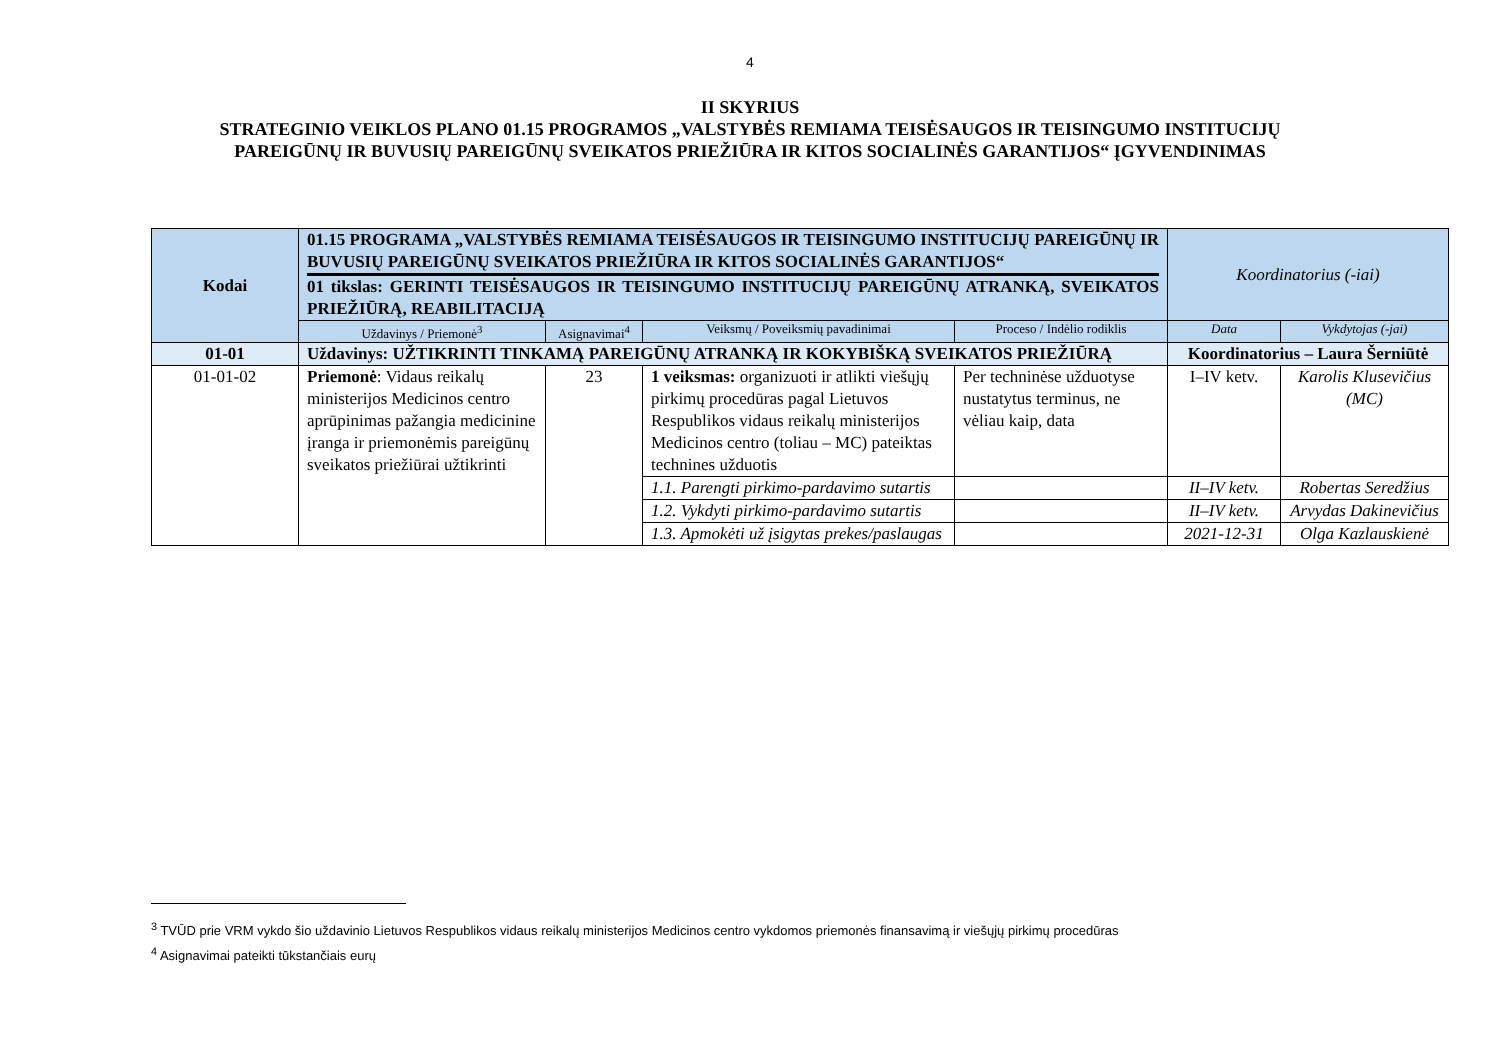4
II SKYRIUS
STRATEGINIO VEIKLOS PLANO 01.15 PROGRAMOS „VALSTYBĖS REMIAMA TEISĖSAUGOS IR TEISINGUMO INSTITUCIJŲ
PAREIGŪNŲ IR BUVUSIŲ PAREIGŪNŲ SVEIKATOS PRIEŽIŪRA IR KITOS SOCIALINĖS GARANTIJOS“ ĮGYVENDINIMAS
| Kodai | 01.15 PROGRAMA „VALSTYBĖS REMIAMA TEISĖSAUGOS IR TEISINGUMO INSTITUCIJŲ PAREIGŪNŲ IR BUVUSIŲ PAREIGŪNŲ SVEIKATOS PRIEŽIŪRA IR KITOS SOCIALINĖS GARANTIJOS“ 01 tikslas: GERINTI TEISĖSAUGOS IR TEISINGUMO INSTITUCIJŲ PAREIGŪNŲ ATRANKĄ, SVEIKATOS PRIEŽIŪRĄ, REABILITACIJĄ | | | | Koordinatorius (-iai) | |
| --- | --- | --- | --- | --- | --- | --- |
| | Uždavinys / Priemonė<sup>3</sup> | Asignavimai<sup>4</sup> | Veiksmų / Poveiksmių pavadinimai | Proceso / Indėlio rodiklis | Data | Vykdytojas (-jai) |
| 01-01 | Uždavinys: UŽTIKRINTI TINKAMĄ PAREIGŪNŲ ATRANKĄ IR KOKYBIŠKĄ SVEIKATOS PRIEŽIŪRĄ | | | | Koordinatorius – Laura Šerniūtė | |
| 01-01-02 | Priemonė : Vidaus reikalų ministerijos Medicinos centro aprūpinimas pažangia medicinine įranga ir priemonėmis pareigūnų sveikatos priežiūrai užtikrinti | 23 | 1 veiksmas: organizuoti ir atlikti viešųjų pirkimų procedūras pagal Lietuvos Respublikos vidaus reikalų ministerijos Medicinos centro (toliau – MC) pateiktas technines užduotis | Per techninėse užduotyse nustatytus terminus, ne vėliau kaip, data | I–IV ketv. | Karolis Klusevičius (MC) |
| | | | 1.1. Parengti pirkimo-pardavimo sutartis | | II–IV ketv. | Robertas Seredžius |
| | | | 1.2. Vykdyti pirkimo-pardavimo sutartis | | II–IV ketv. | Arvydas Dakinevičius |
| | | | 1.3. Apmokėti už įsigytas prekes/paslaugas | | 2021-12-31 | Olga Kazlauskienė |
<sup>3</sup> TVŪD prie VRM vykdo šio uždavinio Lietuvos Respublikos vidaus reikalų ministerijos Medicinos centro vykdomos priemonės finansavimą ir viešųjų pirkimų procedūras
<sup>4</sup> Asignavimai pateikti tūkstančiais eurų